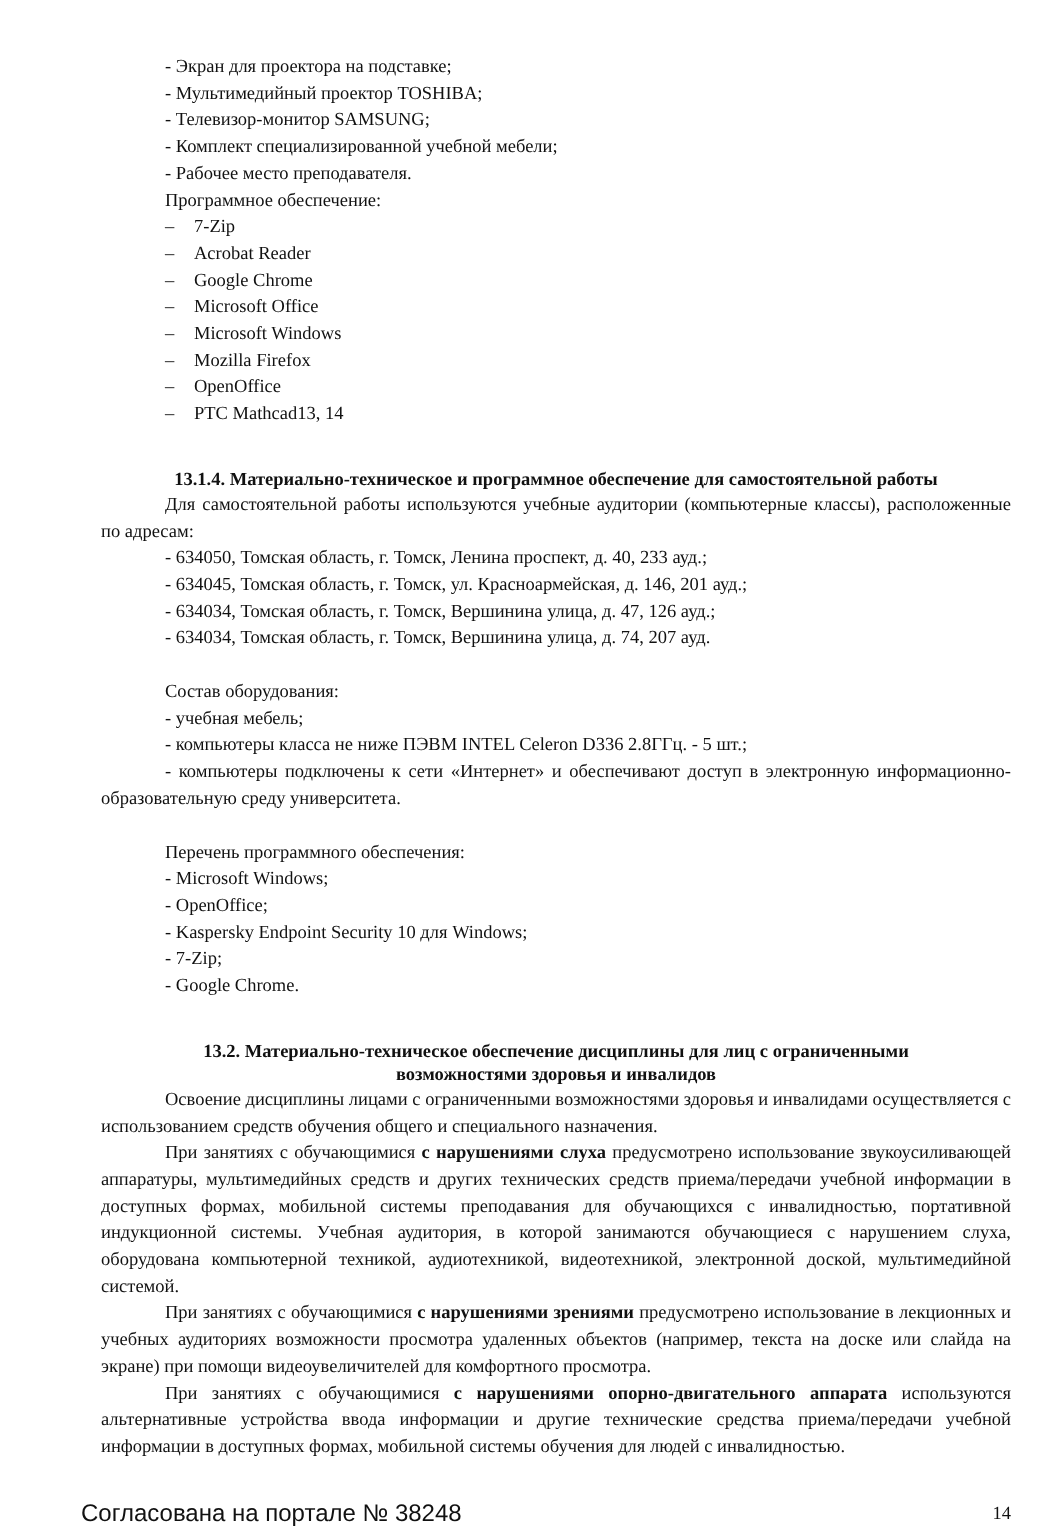- Экран для проектора на подставке;
- Мультимедийный проектор TOSHIBA;
- Телевизор-монитор SAMSUNG;
- Комплект специализированной учебной мебели;
- Рабочее место преподавателя.
Программное обеспечение:
– 7-Zip
– Acrobat Reader
– Google Chrome
– Microsoft Office
– Microsoft Windows
– Mozilla Firefox
– OpenOffice
– PTC Mathcad13, 14
13.1.4. Материально-техническое и программное обеспечение для самостоятельной работы
Для самостоятельной работы используются учебные аудитории (компьютерные классы), расположенные по адресам:
- 634050, Томская область, г. Томск, Ленина проспект, д. 40, 233 ауд.;
- 634045, Томская область, г. Томск, ул. Красноармейская, д. 146, 201 ауд.;
- 634034, Томская область, г. Томск, Вершинина улица, д. 47, 126 ауд.;
- 634034, Томская область, г. Томск, Вершинина улица, д. 74, 207 ауд.
Состав оборудования:
- учебная мебель;
- компьютеры класса не ниже ПЭВМ INTEL Celeron D336 2.8ГГц. - 5 шт.;
- компьютеры подключены к сети «Интернет» и обеспечивают доступ в электронную информационно-образовательную среду университета.
Перечень программного обеспечения:
- Microsoft Windows;
- OpenOffice;
- Kaspersky Endpoint Security 10 для Windows;
- 7-Zip;
- Google Chrome.
13.2. Материально-техническое обеспечение дисциплины для лиц с ограниченными
возможностями здоровья и инвалидов
Освоение дисциплины лицами с ограниченными возможностями здоровья и инвалидами осуществляется с использованием средств обучения общего и специального назначения.
При занятиях с обучающимися с нарушениями слуха предусмотрено использование звукоусиливающей аппаратуры, мультимедийных средств и других технических средств приема/передачи учебной информации в доступных формах, мобильной системы преподавания для обучающихся с инвалидностью, портативной индукционной системы. Учебная аудитория, в которой занимаются обучающиеся с нарушением слуха, оборудована компьютерной техникой, аудиотехникой, видеотехникой, электронной доской, мультимедийной системой.
При занятиях с обучающимися с нарушениями зрениями предусмотрено использование в лекционных и учебных аудиториях возможности просмотра удаленных объектов (например, текста на доске или слайда на экране) при помощи видеоувеличителей для комфортного просмотра.
При занятиях с обучающимися с нарушениями опорно-двигательного аппарата используются альтернативные устройства ввода информации и другие технические средства приема/передачи учебной информации в доступных формах, мобильной системы обучения для людей с инвалидностью.
Согласована на портале № 38248 14